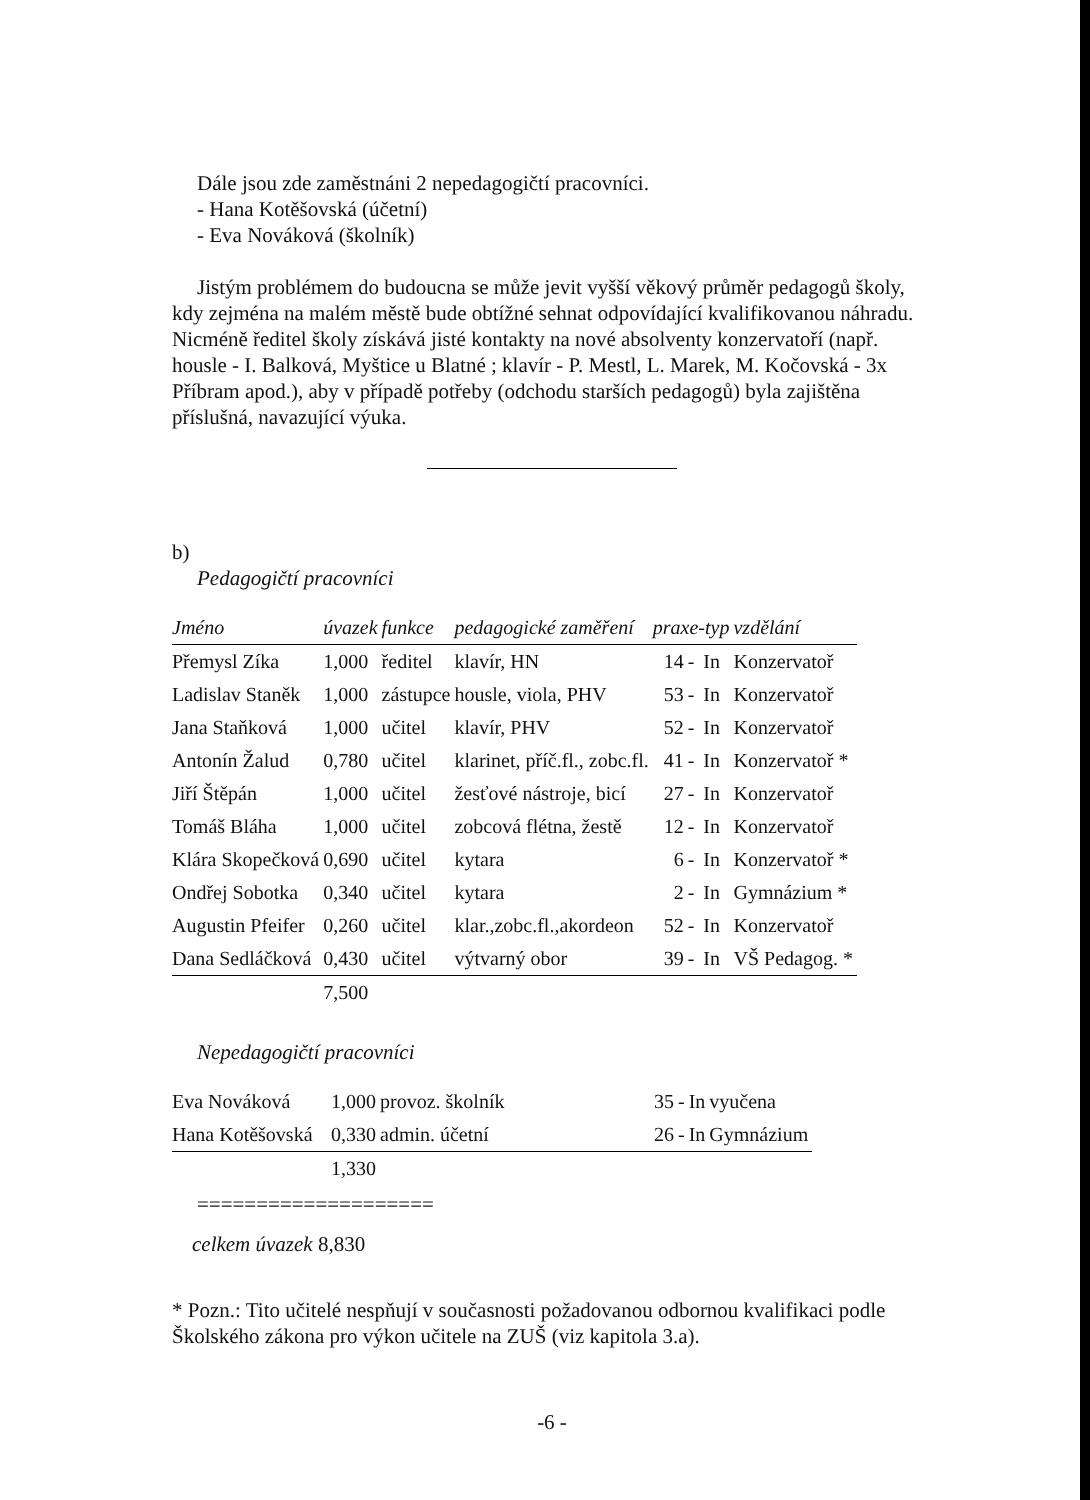Dále jsou zde zaměstnáni 2 nepedagogičtí pracovníci.
- Hana Kotěšovská (účetní)
- Eva Nováková (školník)
Jistým problémem do budoucna se může jevit vyšší věkový průměr pedagogů školy,
kdy zejména na malém městě bude obtížné sehnat odpovídající kvalifikovanou náhradu. Nicméně ředitel školy získává jisté kontakty na nové absolventy konzervatoří (např. housle - I. Balková, Myštice u Blatné ; klavír - P. Mestl, L. Marek, M. Kočovská - 3x Příbram apod.), aby v případě potřeby (odchodu starších pedagogů) byla zajištěna příslušná, navazující výuka.
b)
Pedagogičtí pracovníci
| Jméno | úvazek | funkce | pedagogické zaměření | praxe-typ | | | vzdělání |
| --- | --- | --- | --- | --- | --- | --- | --- |
| Přemysl Zíka | 1,000 | ředitel | klavír, HN | 14 | - | In | Konzervatoř |
| Ladislav Staněk | 1,000 | zástupce | housle, viola, PHV | 53 | - | In | Konzervatoř |
| Jana Staňková | 1,000 | učitel | klavír, PHV | 52 | - | In | Konzervatoř |
| Antonín Žalud | 0,780 | učitel | klarinet, příč.fl., zobc.fl. | 41 | - | In | Konzervatoř * |
| Jiří Štěpán | 1,000 | učitel | žesťové nástroje, bicí | 27 | - | In | Konzervatoř |
| Tomáš Bláha | 1,000 | učitel | zobcová flétna, žestě | 12 | - | In | Konzervatoř |
| Klára Skopečková | 0,690 | učitel | kytara | 6 | - | In | Konzervatoř * |
| Ondřej Sobotka | 0,340 | učitel | kytara | 2 | - | In | Gymnázium * |
| Augustin Pfeifer | 0,260 | učitel | klar.,zobc.fl.,akordeon | 52 | - | In | Konzervatoř |
| Dana Sedláčková | 0,430 | učitel | výtvarný obor | 39 | - | In | VŠ Pedagog. * |
| | 7,500 | | | | | | |
Nepedagogičtí pracovníci
| Eva Nováková | 1,000 | provoz. školník | 35 | - | In | vyučena |
| Hana Kotěšovská | 0,330 | admin. účetní | 26 | - | In | Gymnázium |
| | 1,330 | | | | | |
====================
celkem úvazek 8,830
* Pozn.: Tito učitelé nespňují v současnosti požadovanou odbornou kvalifikaci podle Školského zákona pro výkon učitele na ZUŠ (viz kapitola 3.a).
-6 -